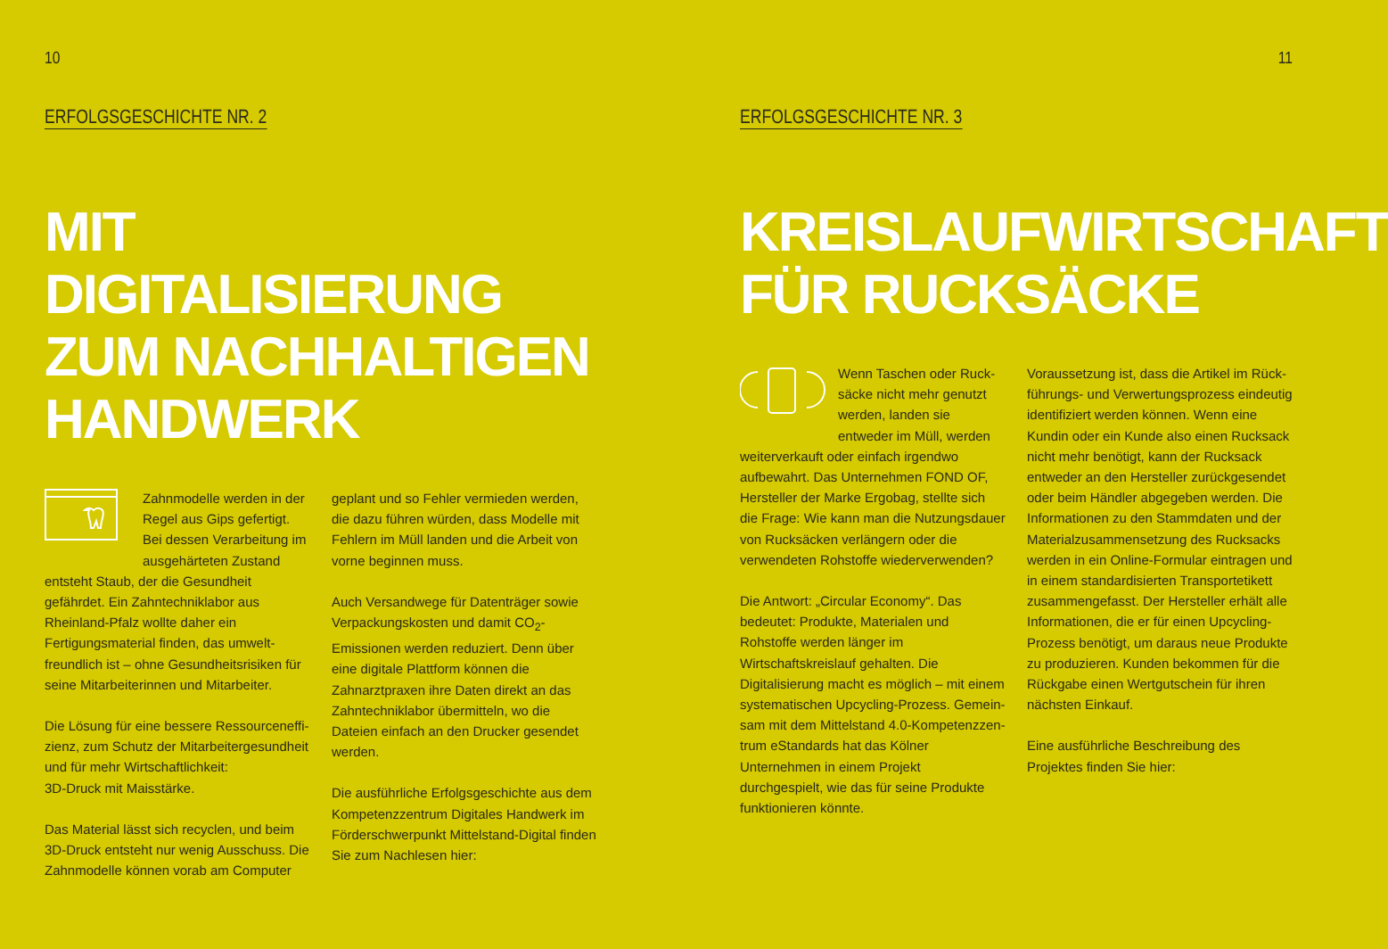10
ERFOLGSGESCHICHTE NR. 2
MIT DIGITALISIERUNG
ZUM NACHHALTIGEN
HANDWERK
Zahnmodelle werden in der Regel aus Gips gefertigt. Bei dessen Verarbeitung im aus­gehärteten Zustand entsteht Staub, der die Gesundheit gefährdet. Ein Zahn­techniklabor aus Rheinland-Pfalz wollte daher ein Fertigungsmaterial finden, das umwelt­freundlich ist – ohne Gesundheitsrisiken für seine Mitarbeiterinnen und Mitarbeiter.
Die Lösung für eine bessere Ressourceneffi­zienz, zum Schutz der Mitarbeitergesundheit und für mehr Wirtschaftlichkeit:
3D-Druck mit Maisstärke.
Das Material lässt sich recyclen, und beim 3D-Druck entsteht nur wenig Ausschuss. Die Zahnmodelle können vorab am Computer
geplant und so Fehler vermieden werden, die dazu führen würden, dass Modelle mit Fehlern im Müll landen und die Arbeit von vorne begin­nen muss.
Auch Versandwege für Datenträger sowie Ver­packungskosten und damit CO<sub>2</sub>-Emissionen werden reduziert. Denn über eine digitale Platt­form können die Zahnarztpraxen ihre Daten direkt an das Zahntechniklabor übermitteln, wo die Dateien einfach an den Drucker gesendet werden.
Die ausführliche Erfolgsgeschichte aus dem Kompetenzzentrum Digitales Handwerk im Förderschwerpunkt Mittelstand-Digital finden Sie zum Nachlesen hier:
11
ERFOLGSGESCHICHTE NR. 3
KREISLAUFWIRTSCHAFT
FÜR RUCKSÄCKE
Wenn Taschen oder Ruck­säcke nicht mehr genutzt werden, landen sie entweder im Müll, werden weiterverkauft oder einfach irgendwo aufbewahrt. Das Unternehmen FOND OF, Hersteller der Marke Ergobag, stellte sich die Frage: Wie kann man die Nutzungsdauer von Rucksäcken verlängern oder die verwende­ten Rohstoffe wiederverwenden?
Die Antwort: „Circular Economy“. Das bedeutet: Produkte, Materialen und Rohstoffe werden länger im Wirtschaftskreislauf gehalten. Die Digitalisierung macht es möglich – mit einem systematischen Upcycling-Prozess. Gemein­sam mit dem Mittelstand 4.0-Kompetenzzen­trum eStandards hat das Kölner Unternehmen in einem Projekt durchgespielt, wie das für seine Produkte funktionieren könnte.
Voraussetzung ist, dass die Artikel im Rück­führungs- und Verwertungsprozess eindeutig identifiziert werden können. Wenn eine Kundin oder ein Kunde also einen Rucksack nicht mehr benötigt, kann der Rucksack entweder an den Hersteller zurückgesendet oder beim Händler abgegeben werden. Die Informationen zu den Stammdaten und der Materialzusam­mensetzung des Rucksacks werden in ein On­line-Formular eintragen und in einem standar­disierten Transportetikett zusammengefasst. Der Hersteller erhält alle Informationen, die er für einen Upcycling-Prozess benötigt, um daraus neue Produkte zu produzieren. Kunden bekommen für die Rückgabe einen Wertgut­schein für ihren nächsten Einkauf.
Eine ausführliche Beschreibung des Projektes finden Sie hier: